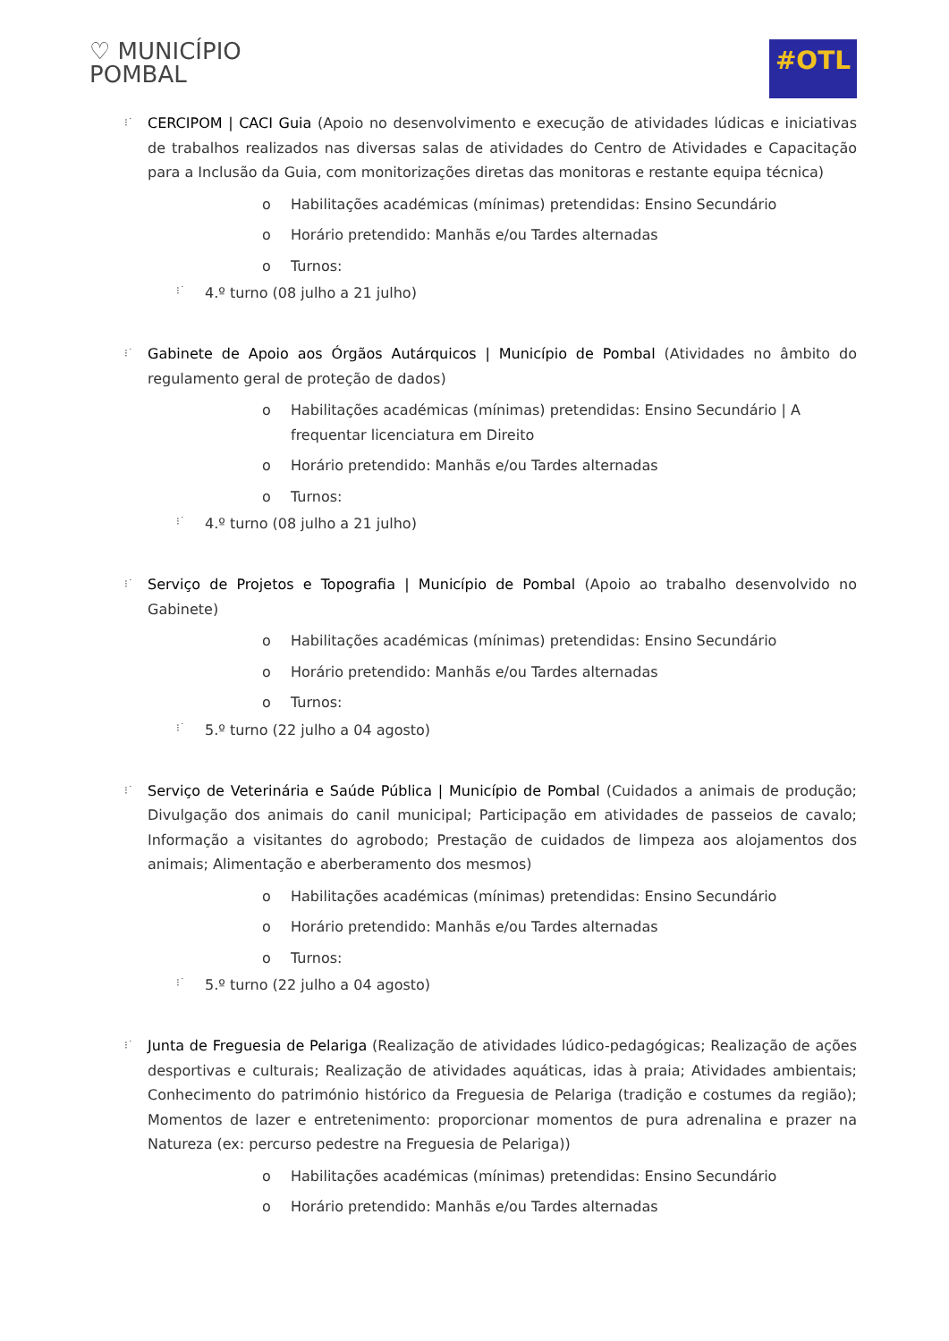♡ MUNICÍPIO
POMBAL
#OTL
⁝˙ CERCIPOM | CACI Guia (Apoio no desenvolvimento e execução de atividades lúdicas e iniciativas de trabalhos realizados nas diversas salas de atividades do Centro de Atividades e Capacitação para a Inclusão da Guia, com monitorizações diretas das monitoras e restante equipa técnica)
o Habilitações académicas (mínimas) pretendidas: Ensino Secundário
o Horário pretendido: Manhãs e/ou Tardes alternadas
o Turnos:
⁝˙ 4.º turno (08 julho a 21 julho)
⁝˙ Gabinete de Apoio aos Órgãos Autárquicos | Município de Pombal (Atividades no âmbito do regulamento geral de proteção de dados)
o Habilitações académicas (mínimas) pretendidas: Ensino Secundário | A frequentar licenciatura em Direito
o Horário pretendido: Manhãs e/ou Tardes alternadas
o Turnos:
⁝˙ 4.º turno (08 julho a 21 julho)
⁝˙ Serviço de Projetos e Topografia | Município de Pombal (Apoio ao trabalho desenvolvido no Gabinete)
o Habilitações académicas (mínimas) pretendidas: Ensino Secundário
o Horário pretendido: Manhãs e/ou Tardes alternadas
o Turnos:
⁝˙ 5.º turno (22 julho a 04 agosto)
⁝˙ Serviço de Veterinária e Saúde Pública | Município de Pombal (Cuidados a animais de produção; Divulgação dos animais do canil municipal; Participação em atividades de passeios de cavalo; Informação a visitantes do agrobodo; Prestação de cuidados de limpeza aos alojamentos dos animais; Alimentação e aberberamento dos mesmos)
o Habilitações académicas (mínimas) pretendidas: Ensino Secundário
o Horário pretendido: Manhãs e/ou Tardes alternadas
o Turnos:
⁝˙ 5.º turno (22 julho a 04 agosto)
⁝˙ Junta de Freguesia de Pelariga (Realização de atividades lúdico-pedagógicas; Realização de ações desportivas e culturais; Realização de atividades aquáticas, idas à praia; Atividades ambientais; Conhecimento do património histórico da Freguesia de Pelariga (tradição e costumes da região); Momentos de lazer e entretenimento: proporcionar momentos de pura adrenalina e prazer na Natureza (ex: percurso pedestre na Freguesia de Pelariga))
o Habilitações académicas (mínimas) pretendidas: Ensino Secundário
o Horário pretendido: Manhãs e/ou Tardes alternadas